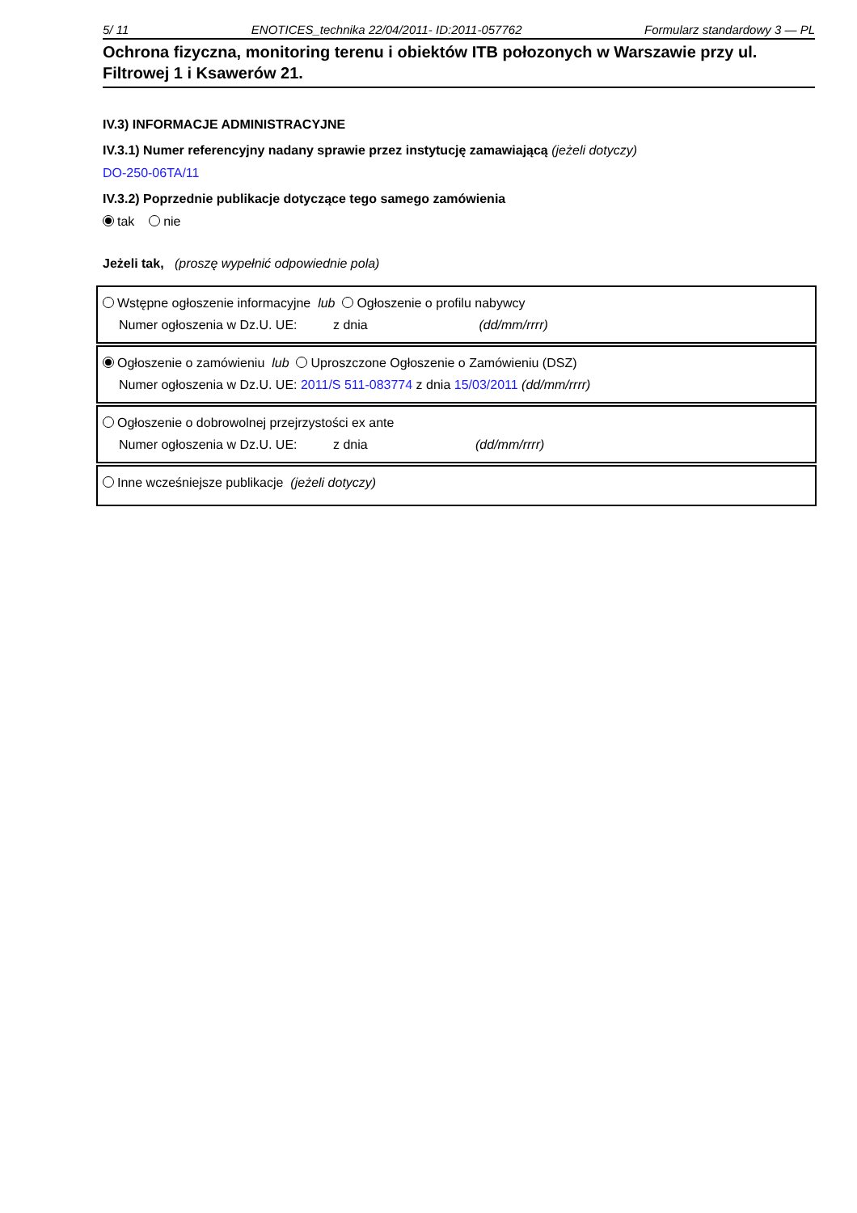5/ 11 ENOTICES_technika 22/04/2011- ID:2011-057762 Formularz standardowy 3 — PL
Ochrona fizyczna, monitoring terenu i obiektów ITB połozonych w Warszawie przy ul. Filtrowej 1 i Ksawerów 21.
IV.3) INFORMACJE ADMINISTRACYJNE
IV.3.1) Numer referencyjny nadany sprawie przez instytucję zamawiającą (jeżeli dotyczy)
DO-250-06TA/11
IV.3.2) Poprzednie publikacje dotyczące tego samego zamówienia
tak nie
Jeżeli tak, (proszę wypełnić odpowiednie pola)
Wstępne ogłoszenie informacyjne lub Ogłoszenie o profilu nabywcy
Numer ogłoszenia w Dz.U. UE: z dnia (dd/mm/rrrr)
Ogłoszenie o zamówieniu lub Uproszczone Ogłoszenie o Zamówieniu (DSZ)
Numer ogłoszenia w Dz.U. UE: 2011/S 511-083774 z dnia 15/03/2011 (dd/mm/rrrr)
Ogłoszenie o dobrowolnej przejrzystości ex ante
Numer ogłoszenia w Dz.U. UE: z dnia (dd/mm/rrrr)
Inne wcześniejsze publikacje (jeżeli dotyczy)